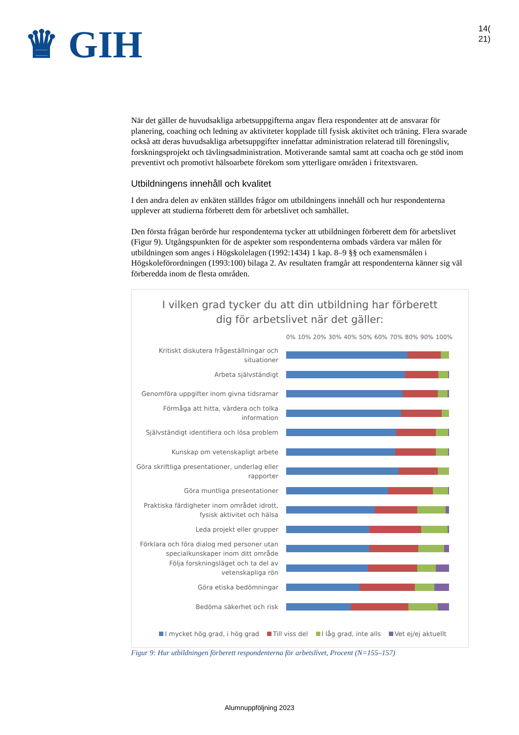♛ GIH
14(
21)
När det gäller de huvudsakliga arbetsuppgifterna angav flera respondenter att de ansvarar för planering, coaching och ledning av aktiviteter kopplade till fysisk aktivitet och träning. Flera svarade också att deras huvudsakliga arbetsuppgifter innefattar administration relaterad till föreningsliv, forskningsprojekt och tävlingsadministration. Motiverande samtal samt att coacha och ge stöd inom preventivt och promotivt hälsoarbete förekom som ytterligare områden i fritextsvaren.
Utbildningens innehåll och kvalitet
I den andra delen av enkäten ställdes frågor om utbildningens innehåll och hur respondenterna upplever att studierna förberett dem för arbetslivet och samhället.
Den första frågan berörde hur respondenterna tycker att utbildningen förberett dem för arbetslivet (Figur 9). Utgångspunkten för de aspekter som respondenterna ombads värdera var målen för utbildningen som anges i Högskolelagen (1992:1434) 1 kap. 8–9 §§ och examensmålen i Högskoleförordningen (1993:100) bilaga 2. Av resultaten framgår att respondenterna känner sig väl förberedda inom de flesta områden.
I vilken grad tycker du att din utbildning har förberett
dig för arbetslivet när det gäller:
0% 10% 20% 30% 40% 50% 60% 70% 80% 90% 100%
Kritiskt diskutera frågeställningar och situationer
Arbeta självständigt
Genomföra uppgifter inom givna tidsramar
Förmåga att hitta, värdera och tolka information
Självständigt identifiera och lösa problem
Kunskap om vetenskapligt arbete
Göra skriftliga presentationer, underlag eller rapporter
Göra muntliga presentationer
Praktiska färdigheter inom området idrott, fysisk aktivitet och hälsa
Leda projekt eller grupper
Förklara och föra dialog med personer utan specialkunskaper inom ditt område
Följa forskningsläget och ta del av vetenskapliga rön
Göra etiska bedömningar
Bedöma säkerhet och risk
I mycket hög grad, i hög grad Till viss del I låg grad, inte alls Vet ej/ej aktuellt
Figur 9: Hur utbildningen förberett respondenterna för arbetslivet, Procent (N=155–157)
Alumnuppföljning 2023